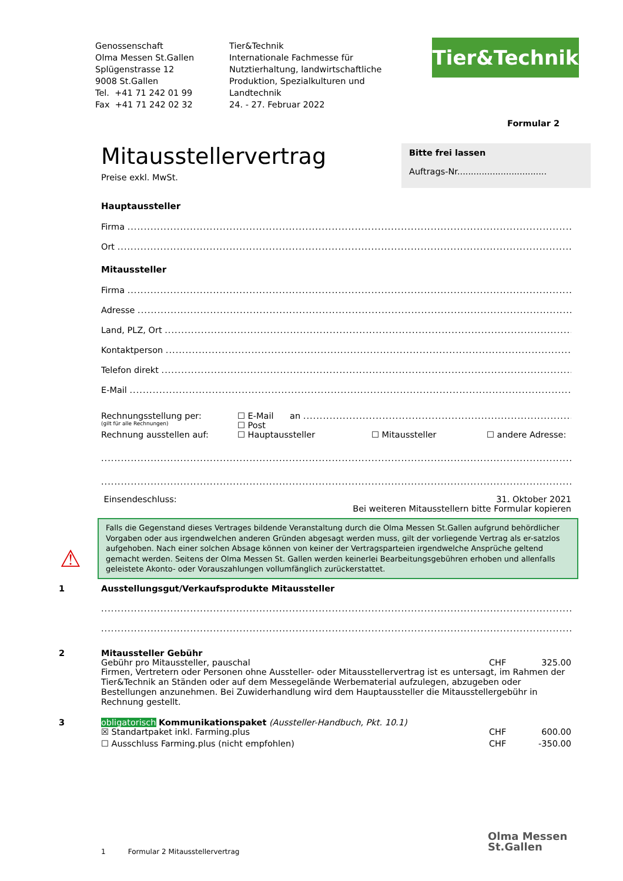Genossenschaft
Olma Messen St.Gallen
Splügenstrasse 12
9008 St.Gallen
Tel. +41 71 242 01 99
Fax +41 71 242 02 32
Tier&Technik
Internationale Fachmesse für
Nutztierhaltung, landwirtschaftliche
Produktion, Spezialkulturen und
Landtechnik
24. - 27. Februar 2022
Tier&Technik
Formular 2
Mitausstellervertrag
Preise exkl. MwSt.
Bitte frei lassen
Auftrags-Nr.................................
Hauptaussteller
Firma
Ort
Mitaussteller
Firma
Adresse
Land, PLZ, Ort
Kontaktperson
Telefon direkt
E-Mail
Rechnungsstellung per: ☐ E-Mail an
(gilt für alle Rechnungen) ☐ Post
Rechnung ausstellen auf: ☐ Hauptaussteller ☐ Mitaussteller ☐ andere Adresse:
Einsendeschluss: 31. Oktober 2021
Bei weiteren Mitausstellern bitte Formular kopieren
Falls die Gegenstand dieses Vertrages bildende Veranstaltung durch die Olma Messen St.Gallen aufgrund behördlicher Vorgaben oder aus irgendwelchen anderen Gründen abgesagt werden muss, gilt der vorliegende Vertrag als er-satzlos aufgehoben. Nach einer solchen Absage können von keiner der Vertragsparteien irgendwelche Ansprüche geltend gemacht werden. Seitens der Olma Messen St. Gallen werden keinerlei Bearbeitungsgebühren erhoben und allenfalls geleistete Akonto- oder Vorauszahlungen vollumfänglich zurückerstattet.
1 Ausstellungsgut/Verkaufsprodukte Mitaussteller
2 Mitaussteller Gebühr
Gebühr pro Mitaussteller, pauschal CHF 325.00
Firmen, Vertretern oder Personen ohne Aussteller- oder Mitausstellervertrag ist es untersagt, im Rahmen der Tier&Technik an Ständen oder auf dem Messegelände Werbematerial aufzulegen, abzugeben oder Bestellungen anzunehmen. Bei Zuwiderhandlung wird dem Hauptaussteller die Mitausstellergebühr in Rechnung gestellt.
3 obligatorisch Kommunikationspaket (Aussteller-Handbuch, Pkt. 10.1)
☒ Standartpaket inkl. Farming.plus CHF 600.00
☐ Ausschluss Farming.plus (nicht empfohlen) CHF -350.00
⚠
1 Formular 2 Mitausstellervertrag
Olma Messen
St.Gallen